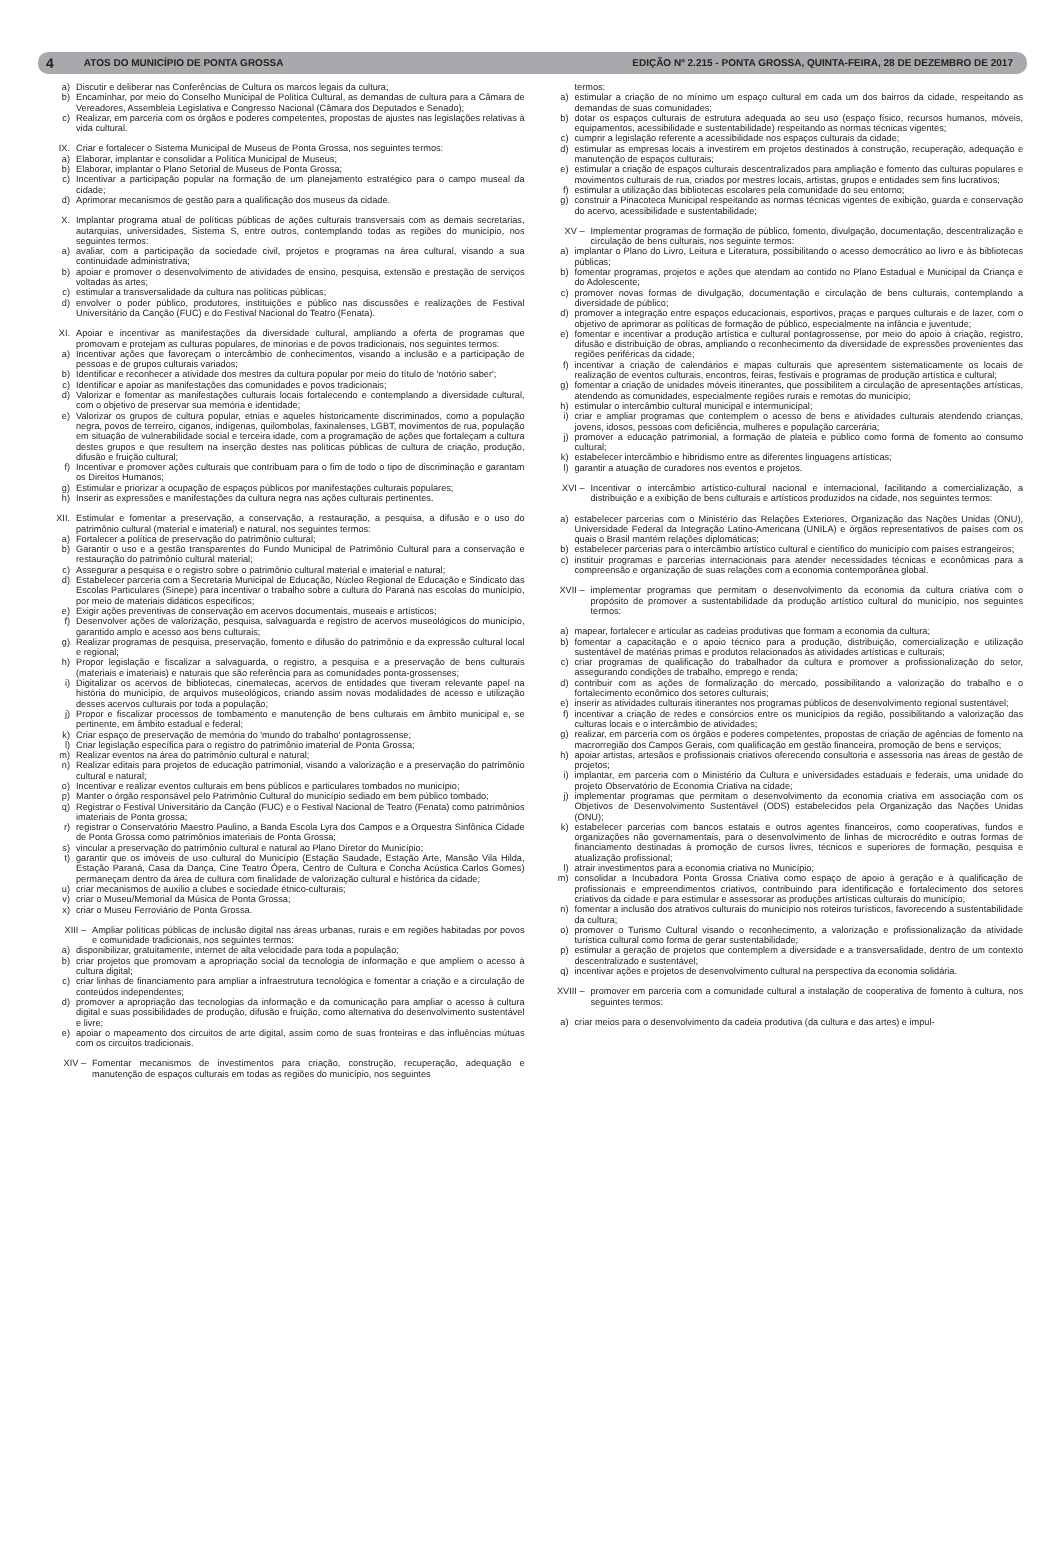4 ATOS DO MUNICÍPIO DE PONTA GROSSA EDIÇÃO Nº 2.215 - PONTA GROSSA, QUINTA-FEIRA, 28 DE DEZEMBRO DE 2017
a) Discutir e deliberar nas Conferências de Cultura os marcos legais da cultura;
b) Encaminhar, por meio do Conselho Municipal de Política Cultural, as demandas de cultura para a Câmara de Vereadores, Assembleia Legislativa e Congresso Nacional (Câmara dos Deputados e Senado);
c) Realizar, em parceria com os órgãos e poderes competentes, propostas de ajustes nas legislações relativas à vida cultural.
IX. Criar e fortalecer o Sistema Municipal de Museus de Ponta Grossa, nos seguintes termos:
a) Elaborar, implantar e consolidar a Política Municipal de Museus;
b) Elaborar, implantar o Plano Setorial de Museus de Ponta Grossa;
c) Incentivar a participação popular na formação de um planejamento estratégico para o campo museal da cidade;
d) Aprimorar mecanismos de gestão para a qualificação dos museus da cidade.
X. Implantar programa atual de políticas públicas de ações culturais transversais com as demais secretarias, autarquias, universidades, Sistema S, entre outros, contemplando todas as regiões do município, nos seguintes termos:
a) avaliar, com a participação da sociedade civil, projetos e programas na área cultural, visando a sua continuidade administrativa;
b) apoiar e promover o desenvolvimento de atividades de ensino, pesquisa, extensão e prestação de serviços voltadas às artes;
c) estimular a transversalidade da cultura nas políticas públicas;
d) envolver o poder público, produtores, instituições e público nas discussões e realizações de Festival Universitário da Canção (FUC) e do Festival Nacional do Teatro (Fenata).
XI. Apoiar e incentivar as manifestações da diversidade cultural, ampliando a oferta de programas que promovam e protejam as culturas populares, de minorias e de povos tradicionais, nos seguintes termos:
a) Incentivar ações que favoreçam o intercâmbio de conhecimentos, visando a inclusão e a participação de pessoas e de grupos culturais variados;
b) Identificar e reconhecer a atividade dos mestres da cultura popular por meio do título de 'notório saber';
c) Identificar e apoiar as manifestações das comunidades e povos tradicionais;
d) Valorizar e fomentar as manifestações culturais locais fortalecendo e contemplando a diversidade cultural, com o objetivo de preservar sua memória e identidade;
e) Valorizar os grupos de cultura popular, etnias e aqueles historicamente discriminados, como a população negra, povos de terreiro, ciganos, indígenas, quilombolas, faxinalenses, LGBT, movimentos de rua, população em situação de vulnerabilidade social e terceira idade, com a programação de ações que fortaleçam a cultura destes grupos e que resultem na inserção destes nas políticas públicas de cultura de criação, produção, difusão e fruição cultural;
f) Incentivar e promover ações culturais que contribuam para o fim de todo o tipo de discriminação e garantam os Direitos Humanos;
g) Estimular e priorizar a ocupação de espaços públicos por manifestações culturais populares;
h) Inserir as expressões e manifestações da cultura negra nas ações culturais pertinentes.
XII. Estimular e fomentar a preservação, a conservação, a restauração, a pesquisa, a difusão e o uso do patrimônio cultural (material e imaterial) e natural, nos seguintes termos:
a) Fortalecer a política de preservação do patrimônio cultural;
b) Garantir o uso e a gestão transparentes do Fundo Municipal de Patrimônio Cultural para a conservação e restauração do patrimônio cultural material;
c) Assegurar a pesquisa e o registro sobre o patrimônio cultural material e imaterial e natural;
d) Estabelecer parceria com a Secretaria Municipal de Educação, Núcleo Regional de Educação e Sindicato das Escolas Particulares (Sinepe) para incentivar o trabalho sobre a cultura do Paraná nas escolas do município, por meio de materiais didáticos específicos;
e) Exigir ações preventivas de conservação em acervos documentais, museais e artísticos;
f) Desenvolver ações de valorização, pesquisa, salvaguarda e registro de acervos museológicos do município, garantido amplo e acesso aos bens culturais;
g) Realizar programas de pesquisa, preservação, fomento e difusão do patrimônio e da expressão cultural local e regional;
h) Propor legislação e fiscalizar a salvaguarda, o registro, a pesquisa e a preservação de bens culturais (materiais e imateriais) e naturais que são referência para as comunidades ponta-grossenses;
i) Digitalizar os acervos de bibliotecas, cinematecas, acervos de entidades que tiveram relevante papel na história do município, de arquivos museológicos, criando assim novas modalidades de acesso e utilização desses acervos culturais por toda a população;
j) Propor e fiscalizar processos de tombamento e manutenção de bens culturais em âmbito municipal e, se pertinente, em âmbito estadual e federal;
k) Criar espaço de preservação de memória do 'mundo do trabalho' pontagrossense;
l) Criar legislação específica para o registro do patrimônio imaterial de Ponta Grossa;
m) Realizar eventos na área do patrimônio cultural e natural;
n) Realizar editais para projetos de educação patrimonial, visando a valorização e a preservação do patrimônio cultural e natural;
o) Incentivar e realizar eventos culturais em bens públicos e particulares tombados no município;
p) Manter o órgão responsável pelo Patrimônio Cultural do município sediado em bem público tombado;
q) Registrar o Festival Universitário da Canção (FUC) e o Festival Nacional de Teatro (Fenata) como patrimônios imateriais de Ponta grossa;
r) registrar o Conservatório Maestro Paulino, a Banda Escola Lyra dos Campos e a Orquestra Sinfônica Cidade de Ponta Grossa como patrimônios imateriais de Ponta Grossa;
s) vincular a preservação do patrimônio cultural e natural ao Plano Diretor do Município;
t) garantir que os imóveis de uso cultural do Município (Estação Saudade, Estação Arte, Mansão Vila Hilda, Estação Paraná, Casa da Dança, Cine Teatro Ópera, Centro de Cultura e Concha Acústica Carlos Gomes) permaneçam dentro da área de cultura com finalidade de valorização cultural e histórica da cidade;
u) criar mecanismos de auxílio a clubes e sociedade étnico-culturais;
v) criar o Museu/Memorial da Música de Ponta Grossa;
x) criar o Museu Ferroviário de Ponta Grossa.
XIII – Ampliar políticas públicas de inclusão digital nas áreas urbanas, rurais e em regiões habitadas por povos e comunidade tradicionais, nos seguintes termos:
a) disponibilizar, gratuitamente, internet de alta velocidade para toda a população;
b) criar projetos que promovam a apropriação social da tecnologia de informação e que ampliem o acesso à cultura digital;
c) criar linhas de financiamento para ampliar a infraestrutura tecnológica e fomentar a criação e a circulação de conteúdos independentes;
d) promover a apropriação das tecnologias da informação e da comunicação para ampliar o acesso à cultura digital e suas possibilidades de produção, difusão e fruição, como alternativa do desenvolvimento sustentável e livre;
e) apoiar o mapeamento dos circuitos de arte digital, assim como de suas fronteiras e das influências mútuas com os circuitos tradicionais.
XIV – Fomentar mecanismos de investimentos para criação, construção, recuperação, adequação e manutenção de espaços culturais em todas as regiões do município, nos seguintes
termos:
a) estimular a criação de no mínimo um espaço cultural em cada um dos bairros da cidade, respeitando as demandas de suas comunidades;
b) dotar os espaços culturais de estrutura adequada ao seu uso (espaço físico, recursos humanos, móveis, equipamentos, acessibilidade e sustentabilidade) respeitando as normas técnicas vigentes;
c) cumprir a legislação referente a acessibilidade nos espaços culturais da cidade;
d) estimular as empresas locais a investirem em projetos destinados à construção, recuperação, adequação e manutenção de espaços culturais;
e) estimular a criação de espaços culturais descentralizados para ampliação e fomento das culturas populares e movimentos culturais de rua, criados por mestres locais, artistas, grupos e entidades sem fins lucrativos;
f) estimular a utilização das bibliotecas escolares pela comunidade do seu entorno;
g) construir a Pinacoteca Municipal respeitando as normas técnicas vigentes de exibição, guarda e conservação do acervo, acessibilidade e sustentabilidade;
XV – Implementar programas de formação de público, fomento, divulgação, documentação, descentralização e circulação de bens culturais, nos seguinte termos:
a) implantar o Plano do Livro, Leitura e Literatura, possibilitando o acesso democrático ao livro e às bibliotecas públicas;
b) fomentar programas, projetos e ações que atendam ao contido no Plano Estadual e Municipal da Criança e do Adolescente;
c) promover novas formas de divulgação, documentação e circulação de bens culturais, contemplando a diversidade de público;
d) promover a integração entre espaços educacionais, esportivos, praças e parques culturais e de lazer, com o objetivo de aprimorar as políticas de formação de público, especialmente na infância e juventude;
e) fomentar e incentivar a produção artística e cultural pontagrossense, por meio do apoio à criação, registro, difusão e distribuição de obras, ampliando o reconhecimento da diversidade de expressões provenientes das regiões periféricas da cidade;
f) incentivar a criação de calendários e mapas culturais que apresentem sistematicamente os locais de realização de eventos culturais, encontros, feiras, festivais e programas de produção artística e cultural;
g) fomentar a criação de unidades móveis itinerantes, que possibilitem a circulação de apresentações artísticas, atendendo as comunidades, especialmente regiões rurais e remotas do município;
h) estimular o intercâmbio cultural municipal e intermunicipal;
i) criar e ampliar programas que contemplem o acesso de bens e atividades culturais atendendo crianças, jovens, idosos, pessoas com deficiência, mulheres e população carcerária;
j) promover a educação patrimonial, a formação de plateia e público como forma de fomento ao consumo cultural;
k) estabelecer intercâmbio e hibridismo entre as diferentes linguagens artísticas;
l) garantir a atuação de curadores nos eventos e projetos.
XVI – Incentivar o intercâmbio artístico-cultural nacional e internacional, facilitando a comercialização, a distribuição e a exibição de bens culturais e artísticos produzidos na cidade, nos seguintes termos:
a) estabelecer parcerias com o Ministério das Relações Exteriores, Organização das Nações Unidas (ONU), Universidade Federal da Integração Latino-Americana (UNILA) e órgãos representativos de países com os quais o Brasil mantém relações diplomáticas;
b) estabelecer parcerias para o intercâmbio artístico cultural e científico do município com países estrangeiros;
c) instituir programas e parcerias internacionais para atender necessidades técnicas e econômicas para a compreensão e organização de suas relações com a economia contemporânea global.
XVII – implementar programas que permitam o desenvolvimento da economia da cultura criativa com o propósito de promover a sustentabilidade da produção artístico cultural do município, nos seguintes termos:
a) mapear, fortalecer e articular as cadeias produtivas que formam a economia da cultura;
b) fomentar a capacitação e o apoio técnico para a produção, distribuição, comercialização e utilização sustentável de matérias primas e produtos relacionados às atividades artísticas e culturais;
c) criar programas de qualificação do trabalhador da cultura e promover a profissionalização do setor, assegurando condições de trabalho, emprego e renda;
d) contribuir com as ações de formalização do mercado, possibilitando a valorização do trabalho e o fortalecimento econômico dos setores culturais;
e) inserir as atividades culturais itinerantes nos programas públicos de desenvolvimento regional sustentável;
f) incentivar a criação de redes e consórcios entre os municípios da região, possibilitando a valorização das culturas locais e o intercâmbio de atividades;
g) realizar, em parceria com os órgãos e poderes competentes, propostas de criação de agências de fomento na macrorregião dos Campos Gerais, com qualificação em gestão financeira, promoção de bens e serviços;
h) apoiar artistas, artesãos e profissionais criativos oferecendo consultoria e assessoria nas áreas de gestão de projetos;
i) implantar, em parceria com o Ministério da Cultura e universidades estaduais e federais, uma unidade do projeto Observatório de Economia Criativa na cidade;
j) implementar programas que permitam o desenvolvimento da economia criativa em associação com os Objetivos de Desenvolvimento Sustentável (ODS) estabelecidos pela Organização das Nações Unidas (ONU);
k) estabelecer parcerias com bancos estatais e outros agentes financeiros, como cooperativas, fundos e organizações não governamentais, para o desenvolvimento de linhas de microcrédito e outras formas de financiamento destinadas à promoção de cursos livres, técnicos e superiores de formação, pesquisa e atualização profissional;
l) atrair investimentos para a economia criativa no Município;
m) consolidar a Incubadora Ponta Grossa Criativa como espaço de apoio à geração e à qualificação de profissionais e empreendimentos criativos, contribuindo para identificação e fortalecimento dos setores criativos da cidade e para estimular e assessorar as produções artísticas culturais do município;
n) fomentar a inclusão dos atrativos culturais do município nos roteiros turísticos, favorecendo a sustentabilidade da cultura;
o) promover o Turismo Cultural visando o reconhecimento, a valorização e profissionalização da atividade turística cultural como forma de gerar sustentabilidade;
p) estimular a geração de projetos que contemplem a diversidade e a transversalidade, dentro de um contexto descentralizado e sustentável;
q) incentivar ações e projetos de desenvolvimento cultural na perspectiva da economia solidária.
XVIII – promover em parceria com a comunidade cultural a instalação de cooperativa de fomento à cultura, nos seguintes termos:
a) criar meios para o desenvolvimento da cadeia produtiva (da cultura e das artes) e impul-